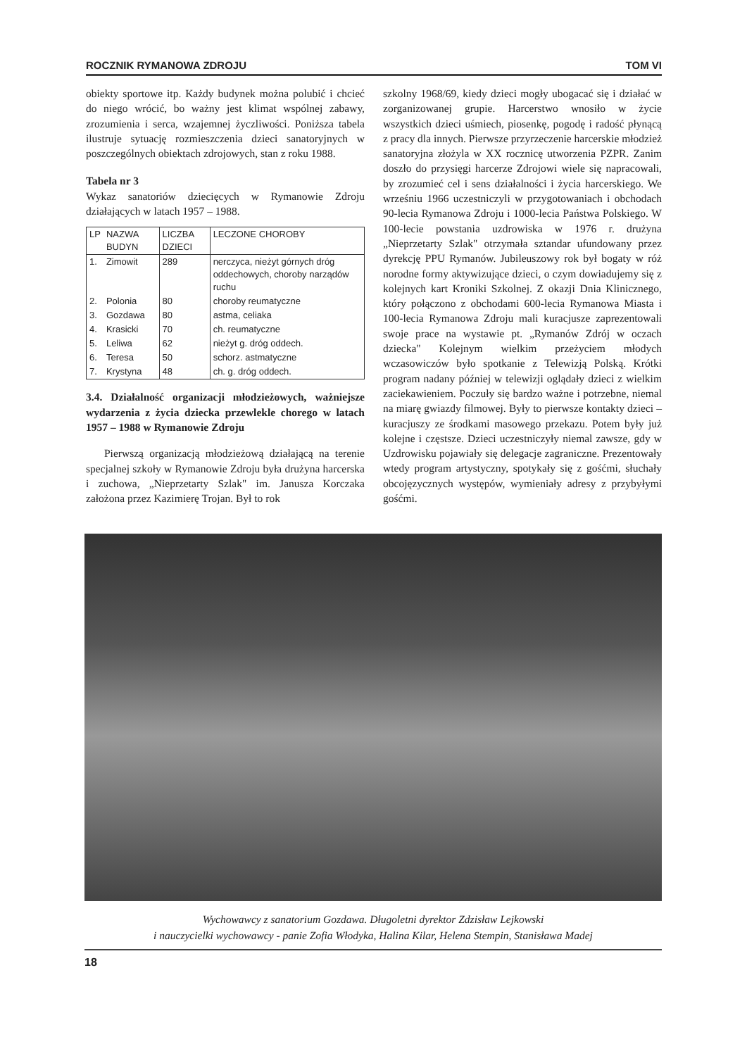ROCZNIK RYMANOWA ZDROJU TOM VI
obiekty sportowe itp. Każdy budynek można polubić i chcieć do niego wrócić, bo ważny jest klimat wspólnej zabawy, zrozumienia i serca, wzajemnej życzliwości. Poniższa tabela ilustruje sytuację rozmieszczenia dzieci sanatoryjnych w poszczególnych obiektach zdrojowych, stan z roku 1988.
Tabela nr 3
Wykaz sanatoriów dziecięcych w Rymanowie Zdroju działających w latach 1957 – 1988.
| LP | NAZWA BUDYN | LICZBA DZIECI | LECZONE CHOROBY |
| --- | --- | --- | --- |
| 1. | Zimowit | 289 | nerczyca, nieżyt górnych dróg oddechowych, choroby narządów ruchu |
| 2. | Polonia | 80 | choroby reumatyczne |
| 3. | Gozdawa | 80 | astma, celiaka |
| 4. | Krasicki | 70 | ch. reumatyczne |
| 5. | Leliwa | 62 | nieżyt g. dróg oddech. |
| 6. | Teresa | 50 | schorz. astmatyczne |
| 7. | Krystyna | 48 | ch. g. dróg oddech. |
3.4. Działalność organizacji młodzieżowych, ważniejsze wydarzenia z życia dziecka przewlekle chorego w latach 1957 – 1988 w Rymanowie Zdroju
Pierwszą organizacją młodzieżową działającą na terenie specjalnej szkoły w Rymanowie Zdroju była drużyna harcerska i zuchowa, „Nieprzetarty Szlak" im. Janusza Korczaka założona przez Kazimierę Trojan. Był to rok
szkolny 1968/69, kiedy dzieci mogły ubogacać się i działać w zorganizowanej grupie. Harcerstwo wnosiło w życie wszystkich dzieci uśmiech, piosenkę, pogodę i radość płynącą z pracy dla innych. Pierwsze przyrzeczenie harcerskie młodzież sanatoryjna złożyla w XX rocznicę utworzenia PZPR. Zanim doszło do przysięgi harcerze Zdrojowi wiele się napracowali, by zrozumieć cel i sens działalności i życia harcerskiego. We wrześniu 1966 uczestniczyli w przygotowaniach i obchodach 90-lecia Rymanowa Zdroju i 1000-lecia Państwa Polskiego. W 100-lecie powstania uzdrowiska w 1976 r. drużyna „Nieprzetarty Szlak" otrzymała sztandar ufundowany przez dyrekcję PPU Rymanów. Jubileuszowy rok był bogaty w róż norodne formy aktywizujące dzieci, o czym dowiadujemy się z kolejnych kart Kroniki Szkolnej. Z okazji Dnia Klinicznego, który połączono z obchodami 600-lecia Rymanowa Miasta i 100-lecia Rymanowa Zdroju mali kuracjusze zaprezentowali swoje prace na wystawie pt. „Rymanów Zdrój w oczach dziecka" Kolejnym wielkim przeżyciem młodych wczasowiczów było spotkanie z Telewizją Polską. Krótki program nadany później w telewizji oglądały dzieci z wielkim zaciekawieniem. Poczuły się bardzo ważne i potrzebne, niemal na miarę gwiazdy filmowej. Były to pierwsze kontakty dzieci – kuracjuszy ze środkami masowego przekazu. Potem były już kolejne i częstsze. Dzieci uczestniczyły niemal zawsze, gdy w Uzdrowisku pojawiały się delegacje zagraniczne. Prezentowały wtedy program artystyczny, spotykały się z gośćmi, słuchały obcojęzycznych występów, wymieniały adresy z przybyłymi gośćmi.
Wychowawcy z sanatorium Gozdawa. Długoletni dyrektor Zdzisław Lejkowski
i nauczycielki wychowawcy - panie Zofia Włodyka, Halina Kilar, Helena Stempin, Stanisława Madej
18